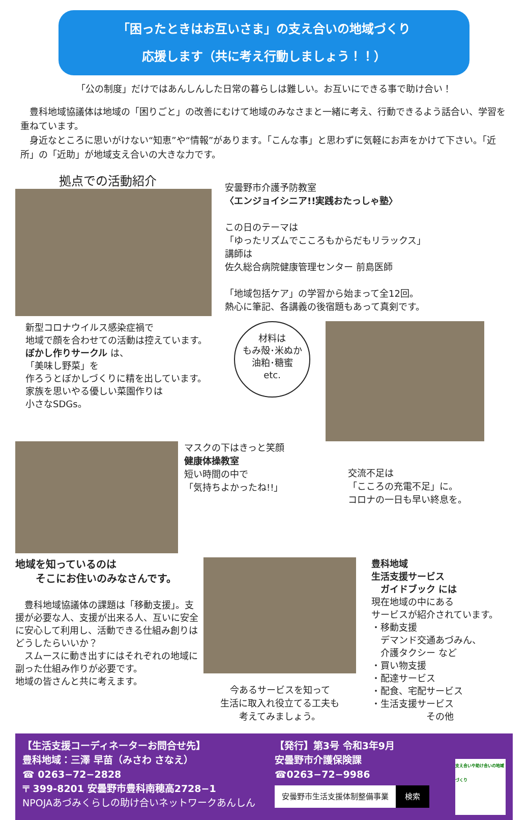「困ったときはお互いさま」の支え合いの地域づくり
応援します（共に考え行動しましょう！！）
「公の制度」だけではあんしんした日常の暮らしは難しい。お互いにできる事で助け合い！
　豊科地域協議体は地域の「困りごと」の改善にむけて地域のみなさまと一緒に考え、行動できるよう話合い、学習を重ねています。
　身近なところに思いがけない“知恵”や“情報”があります。「こんな事」と思わずに気軽にお声をかけて下さい。「近所」の「近助」が地域支え合いの大きな力です。
拠点での活動紹介
安曇野市介護予防教室
〈エンジョイシニア!!実践おたっしゃ塾〉
この日のテーマは
「ゆったリズムでこころもからだもリラックス」
講師は
佐久総合病院健康管理センター 前島医師
「地域包括ケア」の学習から始まって全12回。
熱心に筆記、各講義の後宿題もあって真剣です。
新型コロナウイルス感染症禍で
地域で顔を合わせての活動は控えています。
ぼかし作りサークル は、
「美味し野菜」を
作ろうとぼかしづくりに精を出しています。
家族を思いやる優しい菜園作りは
小さなSDGs。
材料は
もみ殻･米ぬか
油粕･糖蜜
etc.
マスクの下はきっと笑顔
健康体操教室
短い時間の中で
「気持ちよかったね!!」
交流不足は
「こころの充電不足」に。
コロナの一日も早い終息を。
地域を知っているのは
　　そこにお住いのみなさんです。
　豊科地域協議体の課題は「移動支援」。支援が必要な人、支援が出来る人、互いに安全に安心して利用し、活動できる仕組み創りはどうしたらいいか？
　スムースに動き出すにはそれぞれの地域に副った仕組み作りが必要です。
地域の皆さんと共に考えます。
今あるサービスを知って
生活に取入れ役立てる工夫も
考えてみましょう。
豊科地域
生活支援サービス
　ガイドブック には
現在地域の中にある
サービスが紹介されています。
・移動支援
　デマンド交通あづみん、
　介護タクシー など
・買い物支援
・配達サービス
・配食、宅配サービス
・生活支援サービス
　　　　　　その他
【生活支援コーディネーターお問合せ先】
豊科地域：三澤 早苗（みさわ さなえ）
☎ 0263−72−2828
〒 399-8201 安曇野市豊科南穂高2728−1
NPOJAあづみくらしの助け合いネットワークあんしん
【発行】第3号 令和3年9月
安曇野市介護保険課
☎0263−72−9986
安曇野市生活支援体制整備事業 検索
支え合いや助け合いの地域づくり